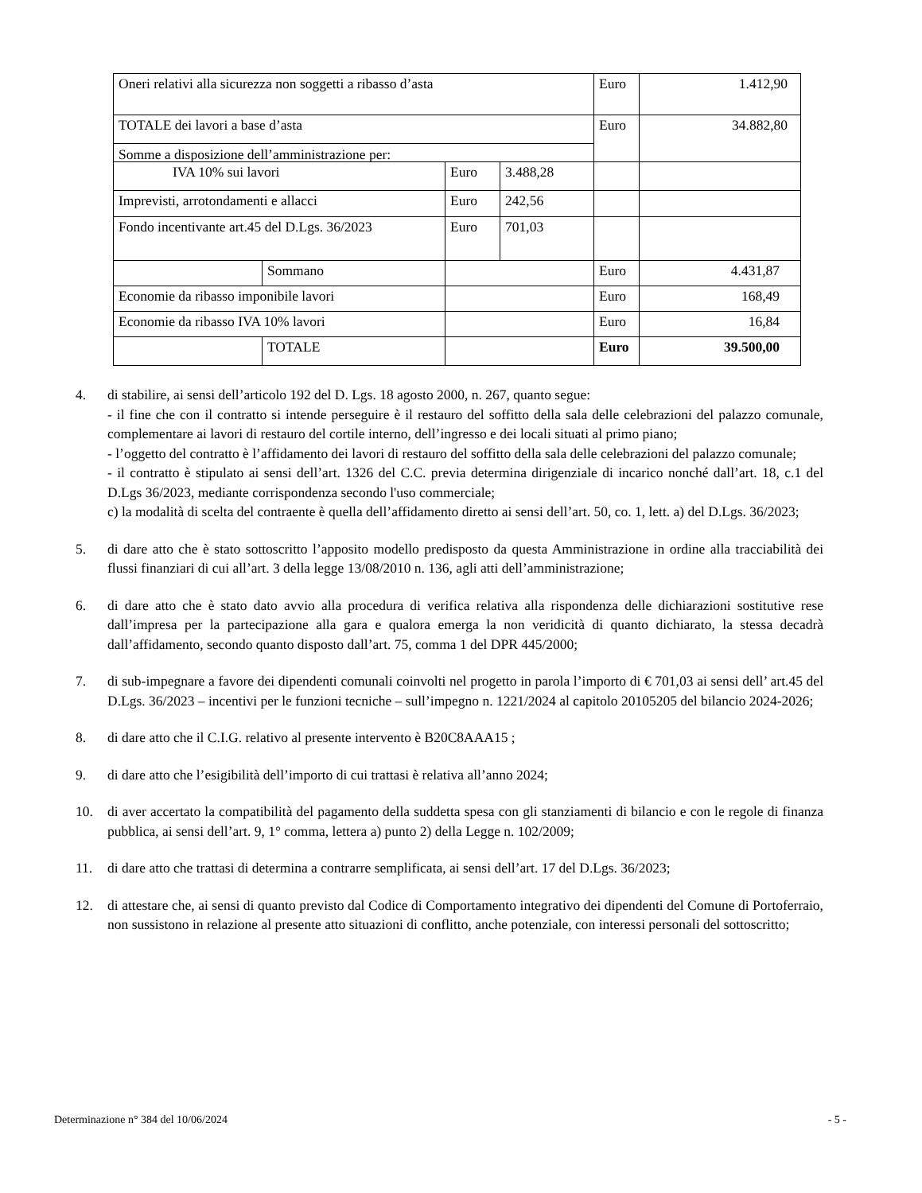| Oneri relativi alla sicurezza non soggetti a ribasso d’asta | | | | Euro | 1.412,90 |
| TOTALE dei lavori a base d’asta | | | | Euro | 34.882,80 |
| Somme a disposizione dell’amministrazione per: | | | | | |
| IVA 10% sui lavori | | Euro | 3.488,28 | | |
| Imprevisti, arrotondamenti e allacci | | Euro | 242,56 | | |
| Fondo incentivante art.45 del D.Lgs. 36/2023 | | Euro | 701,03 | | |
| | Sommano | | | Euro | 4.431,87 |
| Economie da ribasso imponibile lavori | | | | Euro | 168,49 |
| Economie da ribasso IVA 10% lavori | | | | Euro | 16,84 |
| | TOTALE | | | Euro | 39.500,00 |
4. di stabilire, ai sensi dell’articolo 192 del D. Lgs. 18 agosto 2000, n. 267, quanto segue:
- il fine che con il contratto si intende perseguire è il restauro del soffitto della sala delle celebrazioni del palazzo comunale, complementare ai lavori di restauro del cortile interno, dell’ingresso e dei locali situati al primo piano;
- l’oggetto del contratto è l’affidamento dei lavori di restauro del soffitto della sala delle celebrazioni del palazzo comunale;
- il contratto è stipulato ai sensi dell’art. 1326 del C.C. previa determina dirigenziale di incarico nonché dall’art. 18, c.1 del D.Lgs 36/2023, mediante corrispondenza secondo l'uso commerciale;
c) la modalità di scelta del contraente è quella dell’affidamento diretto ai sensi dell’art. 50, co. 1, lett. a) del D.Lgs. 36/2023;
5. di dare atto che è stato sottoscritto l’apposito modello predisposto da questa Amministrazione in ordine alla tracciabilità dei flussi finanziari di cui all’art. 3 della legge 13/08/2010 n. 136, agli atti dell’amministrazione;
6. di dare atto che è stato dato avvio alla procedura di verifica relativa alla rispondenza delle dichiarazioni sostitutive rese dall’impresa per la partecipazione alla gara e qualora emerga la non veridicità di quanto dichiarato, la stessa decadrà dall’affidamento, secondo quanto disposto dall’art. 75, comma 1 del DPR 445/2000;
7. di sub-impegnare a favore dei dipendenti comunali coinvolti nel progetto in parola l’importo di € 701,03 ai sensi dell’ art.45 del D.Lgs. 36/2023 – incentivi per le funzioni tecniche – sull’impegno n. 1221/2024 al capitolo 20105205 del bilancio 2024-2026;
8. di dare atto che il C.I.G. relativo al presente intervento è B20C8AAA15 ;
9. di dare atto che l’esigibilità dell’importo di cui trattasi è relativa all’anno 2024;
10. di aver accertato la compatibilità del pagamento della suddetta spesa con gli stanziamenti di bilancio e con le regole di finanza pubblica, ai sensi dell’art. 9, 1° comma, lettera a) punto 2) della Legge n. 102/2009;
11. di dare atto che trattasi di determina a contrarre semplificata, ai sensi dell’art. 17 del D.Lgs. 36/2023;
12. di attestare che, ai sensi di quanto previsto dal Codice di Comportamento integrativo dei dipendenti del Comune di Portoferraio, non sussistono in relazione al presente atto situazioni di conflitto, anche potenziale, con interessi personali del sottoscritto;
Determinazione n° 384 del 10/06/2024 - 5 -